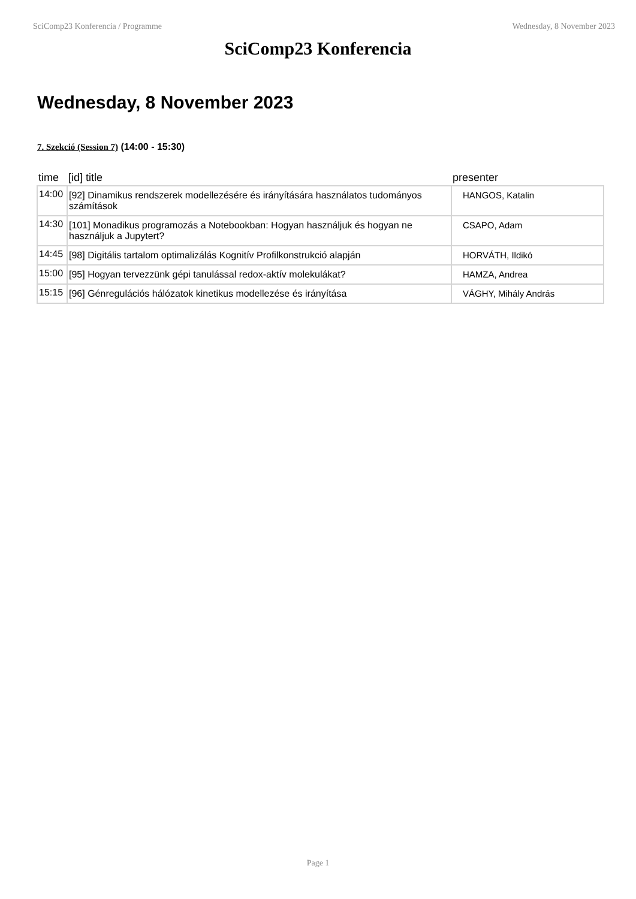SciComp23 Konferencia / Programme Wednesday, 8 November 2023
SciComp23 Konferencia
Wednesday, 8 November 2023
7. Szekció (Session 7) (14:00 - 15:30)
| time | [id] title | presenter |
| --- | --- | --- |
| 14:00 | [92] Dinamikus rendszerek modellezésére és irányítására használatos tudományos számítások | HANGOS, Katalin |
| 14:30 | [101] Monadikus programozás a Notebookban: Hogyan használjuk és hogyan ne használjuk a Jupytert? | CSAPO, Adam |
| 14:45 | [98] Digitális tartalom optimalizálás Kognitív Profilkonstrukció alapján | HORVÁTH, Ildikó |
| 15:00 | [95] Hogyan tervezzünk gépi tanulással redox-aktív molekulákat? | HAMZA, Andrea |
| 15:15 | [96] Génregulációs hálózatok kinetikus modellezése és irányítása | VÁGHY, Mihály András |
Page 1